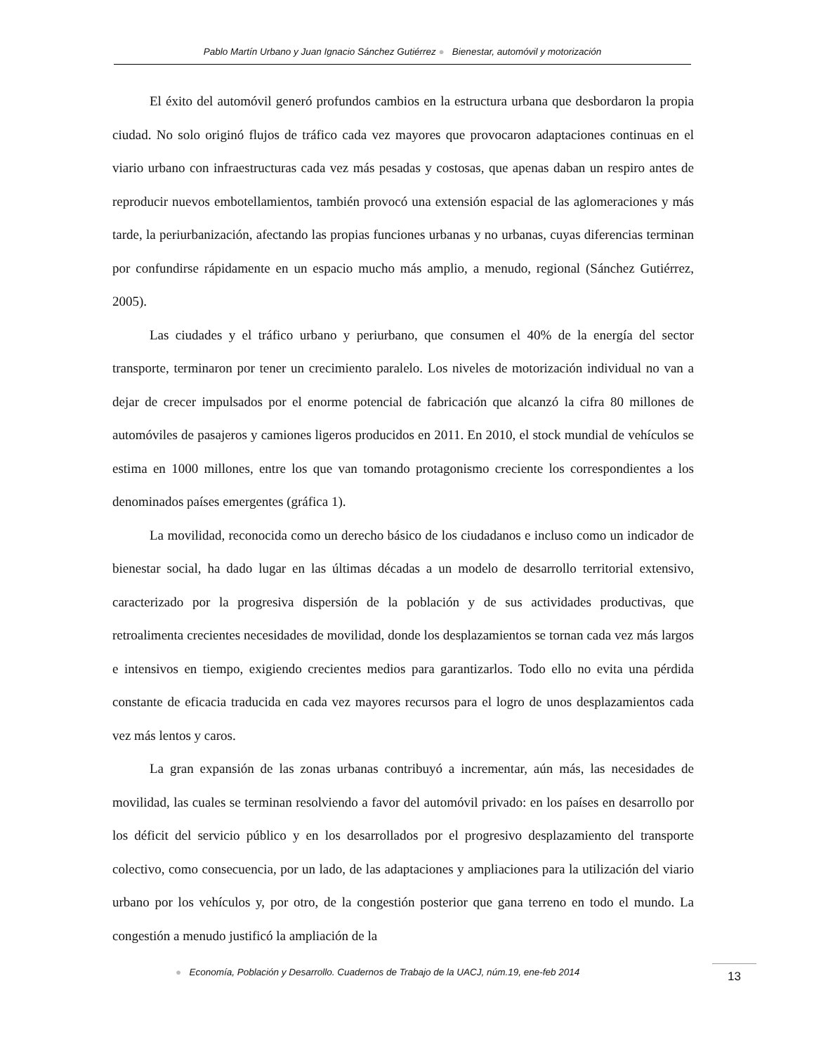Pablo Martín Urbano y Juan Ignacio Sánchez Gutiérrez ● Bienestar, automóvil y motorización
El éxito del automóvil generó profundos cambios en la estructura urbana que desbordaron la propia ciudad. No solo originó flujos de tráfico cada vez mayores que provocaron adaptaciones continuas en el viario urbano con infraestructuras cada vez más pesadas y costosas, que apenas daban un respiro antes de reproducir nuevos embotellamientos, también provocó una extensión espacial de las aglomeraciones y más tarde, la periurbanización, afectando las propias funciones urbanas y no urbanas, cuyas diferencias terminan por confundirse rápidamente en un espacio mucho más amplio, a menudo, regional (Sánchez Gutiérrez, 2005).
Las ciudades y el tráfico urbano y periurbano, que consumen el 40% de la energía del sector transporte, terminaron por tener un crecimiento paralelo. Los niveles de motorización individual no van a dejar de crecer impulsados por el enorme potencial de fabricación que alcanzó la cifra 80 millones de automóviles de pasajeros y camiones ligeros producidos en 2011. En 2010, el stock mundial de vehículos se estima en 1000 millones, entre los que van tomando protagonismo creciente los correspondientes a los denominados países emergentes (gráfica 1).
La movilidad, reconocida como un derecho básico de los ciudadanos e incluso como un indicador de bienestar social, ha dado lugar en las últimas décadas a un modelo de desarrollo territorial extensivo, caracterizado por la progresiva dispersión de la población y de sus actividades productivas, que retroalimenta crecientes necesidades de movilidad, donde los desplazamientos se tornan cada vez más largos e intensivos en tiempo, exigiendo crecientes medios para garantizarlos. Todo ello no evita una pérdida constante de eficacia traducida en cada vez mayores recursos para el logro de unos desplazamientos cada vez más lentos y caros.
La gran expansión de las zonas urbanas contribuyó a incrementar, aún más, las necesidades de movilidad, las cuales se terminan resolviendo a favor del automóvil privado: en los países en desarrollo por los déficit del servicio público y en los desarrollados por el progresivo desplazamiento del transporte colectivo, como consecuencia, por un lado, de las adaptaciones y ampliaciones para la utilización del viario urbano por los vehículos y, por otro, de la congestión posterior que gana terreno en todo el mundo. La congestión a menudo justificó la ampliación de la
● Economía, Población y Desarrollo. Cuadernos de Trabajo de la UACJ, núm.19, ene-feb 2014
13